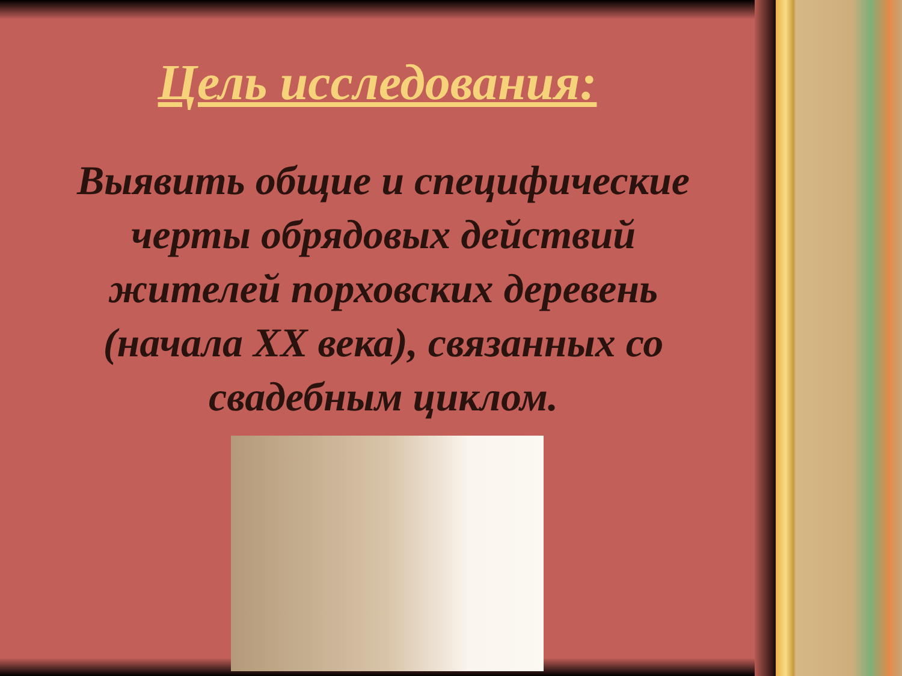Цель исследования:
Выявить общие и специфические черты обрядовых действий жителей порховских деревень (начала XX века), связанных со свадебным циклом.